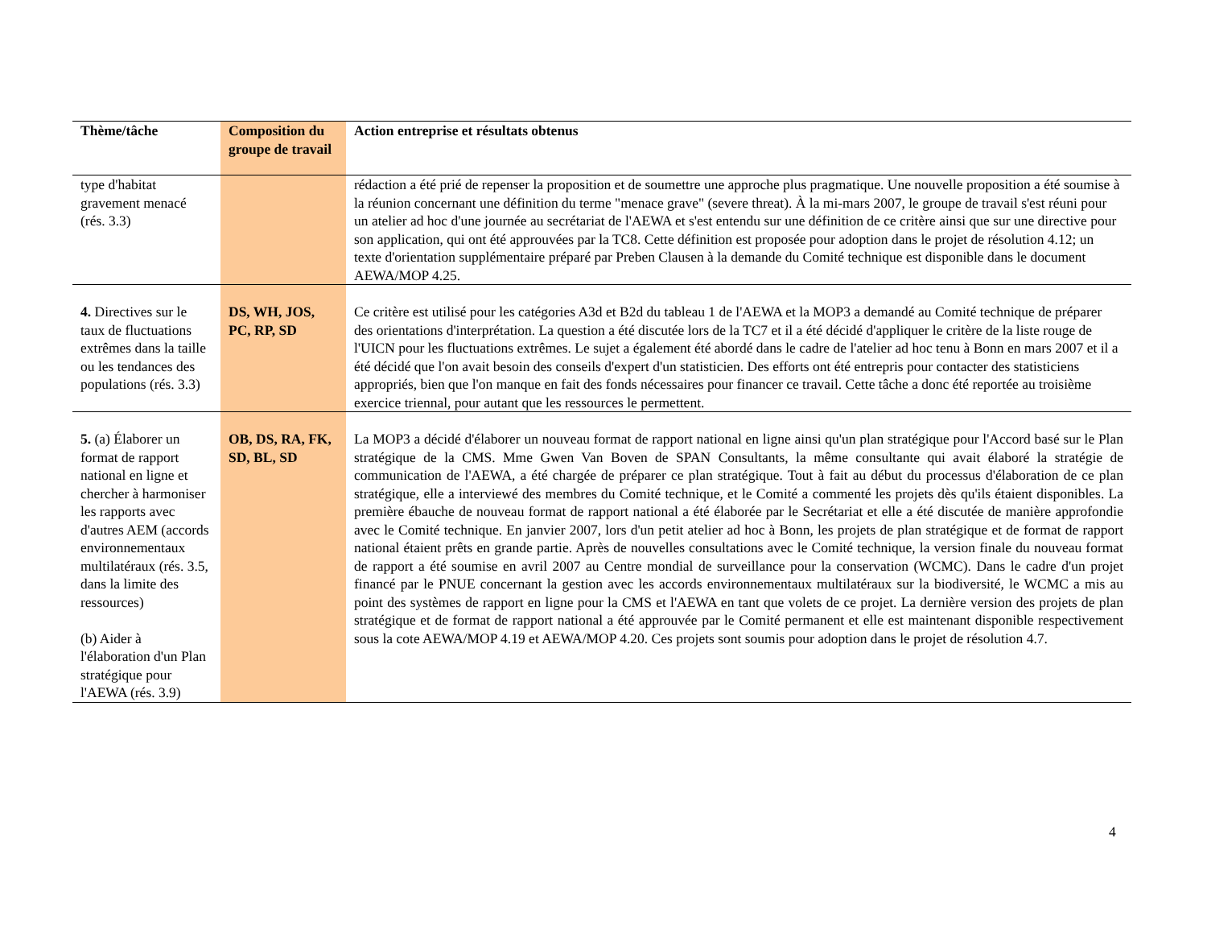| Thème/tâche | Composition du groupe de travail | Action entreprise et résultats obtenus |
| --- | --- | --- |
| type d'habitat gravement menacé (rés. 3.3) | | rédaction a été prié de repenser la proposition et de soumettre une approche plus pragmatique. Une nouvelle proposition a été soumise à la réunion concernant une définition du terme "menace grave" (severe threat). À la mi-mars 2007, le groupe de travail s'est réuni pour un atelier ad hoc d'une journée au secrétariat de l'AEWA et s'est entendu sur une définition de ce critère ainsi que sur une directive pour son application, qui ont été approuvées par la TC8. Cette définition est proposée pour adoption dans le projet de résolution 4.12; un texte d'orientation supplémentaire préparé par Preben Clausen à la demande du Comité technique est disponible dans le document AEWA/MOP 4.25. |
| 4. Directives sur le taux de fluctuations extrêmes dans la taille ou les tendances des populations (rés. 3.3) | DS, WH, JOS, PC, RP, SD | Ce critère est utilisé pour les catégories A3d et B2d du tableau 1 de l'AEWA et la MOP3 a demandé au Comité technique de préparer des orientations d'interprétation. La question a été discutée lors de la TC7 et il a été décidé d'appliquer le critère de la liste rouge de l'UICN pour les fluctuations extrêmes. Le sujet a également été abordé dans le cadre de l'atelier ad hoc tenu à Bonn en mars 2007 et il a été décidé que l'on avait besoin des conseils d'expert d'un statisticien. Des efforts ont été entrepris pour contacter des statisticiens appropriés, bien que l'on manque en fait des fonds nécessaires pour financer ce travail. Cette tâche a donc été reportée au troisième exercice triennal, pour autant que les ressources le permettent. |
| 5. (a) Élaborer un format de rapport national en ligne et chercher à harmoniser les rapports avec d'autres AEM (accords environnementaux multilatéraux (rés. 3.5, dans la limite des ressources) (b) Aider à l'élaboration d'un Plan stratégique pour l'AEWA (rés. 3.9) | OB, DS, RA, FK, SD, BL, SD | La MOP3 a décidé d'élaborer un nouveau format de rapport national en ligne ainsi qu'un plan stratégique pour l'Accord basé sur le Plan stratégique de la CMS. Mme Gwen Van Boven de SPAN Consultants, la même consultante qui avait élaboré la stratégie de communication de l'AEWA, a été chargée de préparer ce plan stratégique. Tout à fait au début du processus d'élaboration de ce plan stratégique, elle a interviewé des membres du Comité technique, et le Comité a commenté les projets dès qu'ils étaient disponibles. La première ébauche de nouveau format de rapport national a été élaborée par le Secrétariat et elle a été discutée de manière approfondie avec le Comité technique. En janvier 2007, lors d'un petit atelier ad hoc à Bonn, les projets de plan stratégique et de format de rapport national étaient prêts en grande partie. Après de nouvelles consultations avec le Comité technique, la version finale du nouveau format de rapport a été soumise en avril 2007 au Centre mondial de surveillance pour la conservation (WCMC). Dans le cadre d'un projet financé par le PNUE concernant la gestion avec les accords environnementaux multilatéraux sur la biodiversité, le WCMC a mis au point des systèmes de rapport en ligne pour la CMS et l'AEWA en tant que volets de ce projet. La dernière version des projets de plan stratégique et de format de rapport national a été approuvée par le Comité permanent et elle est maintenant disponible respectivement sous la cote AEWA/MOP 4.19 et AEWA/MOP 4.20. Ces projets sont soumis pour adoption dans le projet de résolution 4.7. |
4